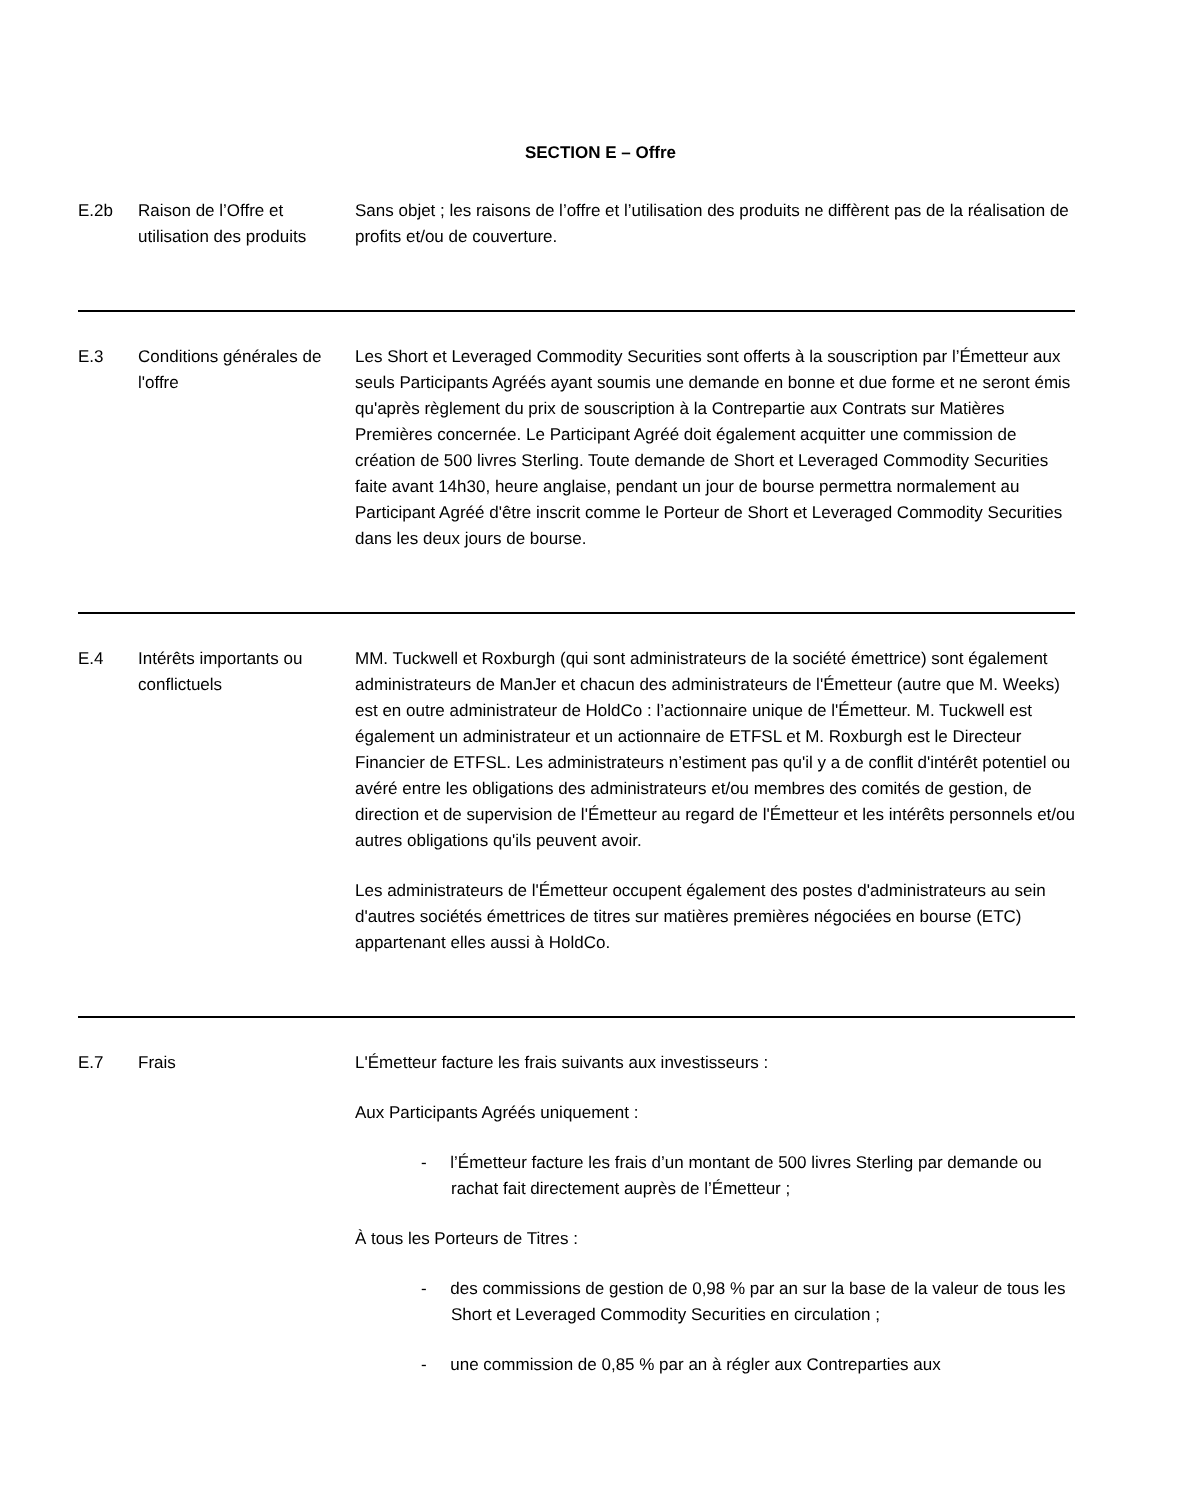SECTION E – Offre
| E.2b | Raison de l’Offre et utilisation des produits | Sans objet ; les raisons de l’offre et l’utilisation des produits ne diffèrent pas de la réalisation de profits et/ou de couverture. |
| E.3 | Conditions générales de l'offre | Les Short et Leveraged Commodity Securities sont offerts à la souscription par l’Émetteur aux seuls Participants Agréés ayant soumis une demande en bonne et due forme et ne seront émis qu'après règlement du prix de souscription à la Contrepartie aux Contrats sur Matières Premières concernée. Le Participant Agréé doit également acquitter une commission de création de 500 livres Sterling. Toute demande de Short et Leveraged Commodity Securities faite avant 14h30, heure anglaise, pendant un jour de bourse permettra normalement au Participant Agréé d'être inscrit comme le Porteur de Short et Leveraged Commodity Securities dans les deux jours de bourse. |
| E.4 | Intérêts importants ou conflictuels | MM. Tuckwell et Roxburgh (qui sont administrateurs de la société émettrice) sont également administrateurs de ManJer et chacun des administrateurs de l'Émetteur (autre que M. Weeks) est en outre administrateur de HoldCo : l’actionnaire unique de l'Émetteur. M. Tuckwell est également un administrateur et un actionnaire de ETFSL et M. Roxburgh est le Directeur Financier de ETFSL. Les administrateurs n’estiment pas qu'il y a de conflit d'intérêt potentiel ou avéré entre les obligations des administrateurs et/ou membres des comités de gestion, de direction et de supervision de l'Émetteur au regard de l'Émetteur et les intérêts personnels et/ou autres obligations qu'ils peuvent avoir. Les administrateurs de l'Émetteur occupent également des postes d'administrateurs au sein d'autres sociétés émettrices de titres sur matières premières négociées en bourse (ETC) appartenant elles aussi à HoldCo. |
| E.7 | Frais | L'Émetteur facture les frais suivants aux investisseurs : Aux Participants Agréés uniquement : - l’Émetteur facture les frais d’un montant de 500 livres Sterling par demande ou rachat fait directement auprès de l’Émetteur ; À tous les Porteurs de Titres : - des commissions de gestion de 0,98 % par an sur la base de la valeur de tous les Short et Leveraged Commodity Securities en circulation ; - une commission de 0,85 % par an à régler aux Contreparties aux |